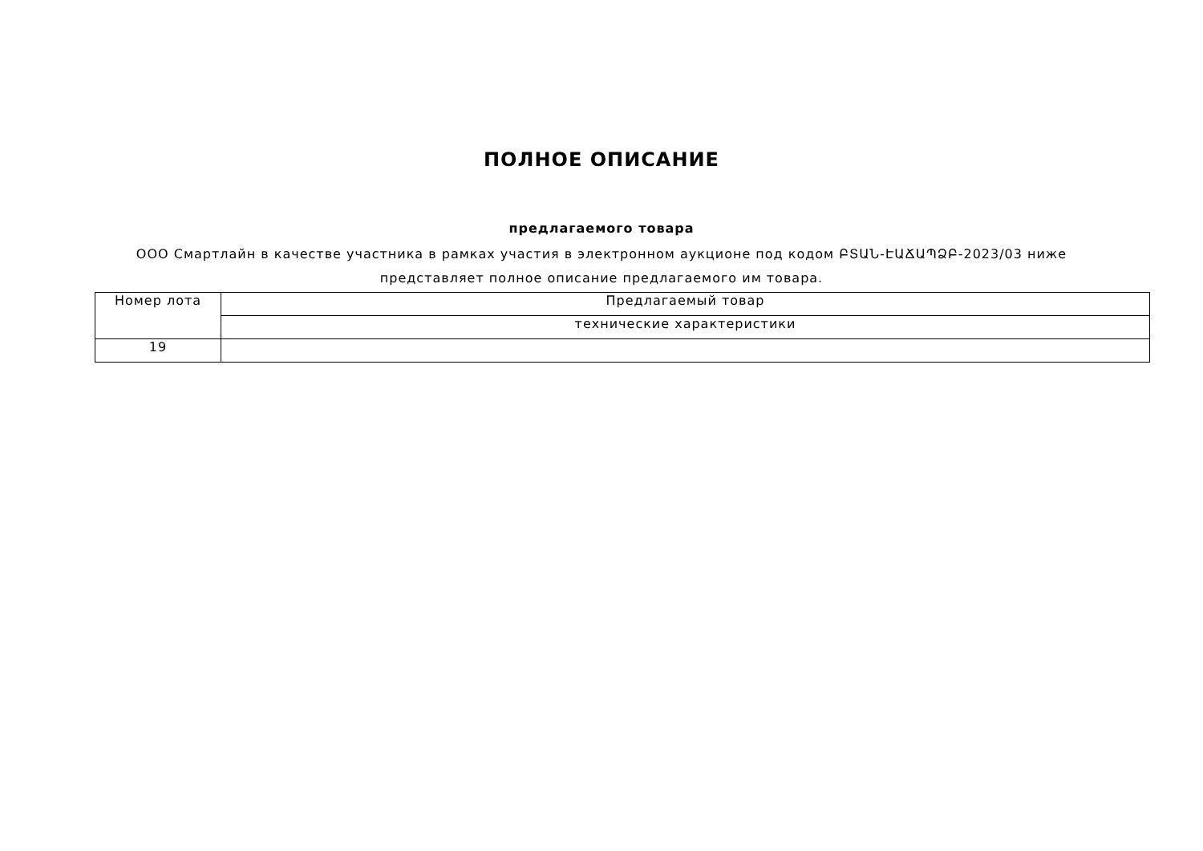ПОЛНОЕ ОПИСАНИЕ
предлагаемого товара
ООО Смартлайн в качестве участника в рамках участия в электронном аукционе под кодом ԲՏԱՆ-ԷԱՃԱՊՁԲ-2023/03 ниже представляет полное описание предлагаемого им товара.
| Номер лота | Предлагаемый товар |
| | технические характеристики |
| 19 | |